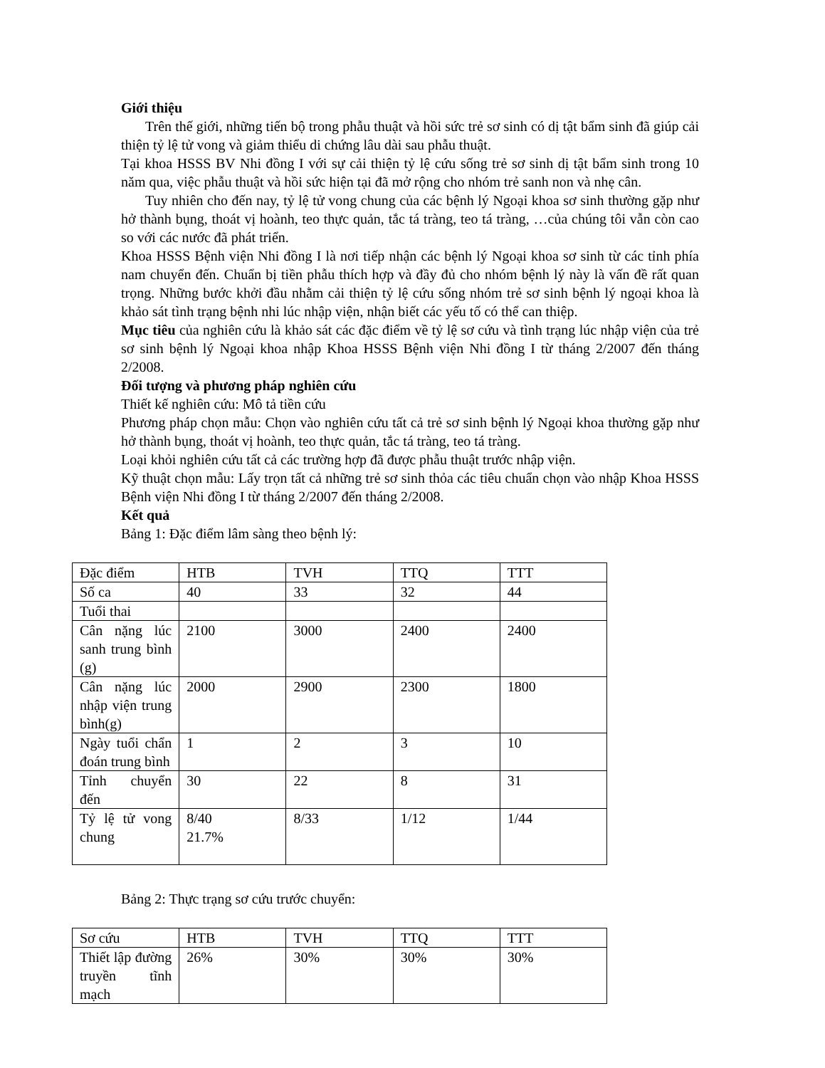Giới thiệu
Trên thế giới, những tiến bộ trong phẫu thuật và hồi sức trẻ sơ sinh có dị tật bẩm sinh đã giúp cải thiện tỷ lệ tử vong và giảm thiểu di chứng lâu dài sau phẫu thuật.
Tại khoa HSSS BV Nhi đồng I với sự cải thiện tỷ lệ cứu sống trẻ sơ sinh dị tật bẩm sinh trong 10 năm qua, việc phẫu thuật và hồi sức hiện tại đã mở rộng cho nhóm trẻ sanh non và nhẹ cân.
Tuy nhiên cho đến nay, tỷ lệ tử vong chung của các bệnh lý Ngoại khoa sơ sinh thường gặp như hở thành bụng, thoát vị hoành, teo thực quản, tắc tá tràng, teo tá tràng, …của chúng tôi vẫn còn cao so với các nước đã phát triển.
Khoa HSSS Bệnh viện Nhi đồng I là nơi tiếp nhận các bệnh lý Ngoại khoa sơ sinh từ các tỉnh phía nam chuyển đến. Chuẩn bị tiền phẫu thích hợp và đầy đủ cho nhóm bệnh lý này là vấn đề rất quan trọng. Những bước khởi đầu nhằm cải thiện tỷ lệ cứu sống nhóm trẻ sơ sinh bệnh lý ngoại khoa là khảo sát tình trạng bệnh nhi lúc nhập viện, nhận biết các yếu tố có thể can thiệp.
Mục tiêu của nghiên cứu là khảo sát các đặc điểm về tỷ lệ sơ cứu và tình trạng lúc nhập viện của trẻ sơ sinh bệnh lý Ngoại khoa nhập Khoa HSSS Bệnh viện Nhi đồng I từ tháng 2/2007 đến tháng 2/2008.
Đối tượng và phương pháp nghiên cứu
Thiết kế nghiên cứu: Mô tả tiền cứu
Phương pháp chọn mẫu: Chọn vào nghiên cứu tất cả trẻ sơ sinh bệnh lý Ngoại khoa thường gặp như hở thành bụng, thoát vị hoành, teo thực quản, tắc tá tràng, teo tá tràng.
Loại khỏi nghiên cứu tất cả các trường hợp đã được phẫu thuật trước nhập viện.
Kỹ thuật chọn mẫu: Lấy trọn tất cả những trẻ sơ sinh thỏa các tiêu chuẩn chọn vào nhập Khoa HSSS Bệnh viện Nhi đồng I từ tháng 2/2007 đến tháng 2/2008.
Kết quả
Bảng 1: Đặc điểm lâm sàng theo bệnh lý:
| Đặc điểm | HTB | TVH | TTQ | TTT |
| Số ca | 40 | 33 | 32 | 44 |
| Tuổi thai | | | | |
| Cân nặng lúc sanh trung bình (g) | 2100 | 3000 | 2400 | 2400 |
| Cân nặng lúc nhập viện trung bình(g) | 2000 | 2900 | 2300 | 1800 |
| Ngày tuổi chẩn đoán trung bình | 1 | 2 | 3 | 10 |
| Tỉnh chuyển đến | 30 | 22 | 8 | 31 |
| Tỷ lệ tử vong chung | 8/40 21.7% | 8/33 | 1/12 | 1/44 |
Bảng 2: Thực trạng sơ cứu trước chuyển:
| Sơ cứu | HTB | TVH | TTQ | TTT |
| Thiết lập đường truyền tĩnh mạch | 26% | 30% | 30% | 30% |